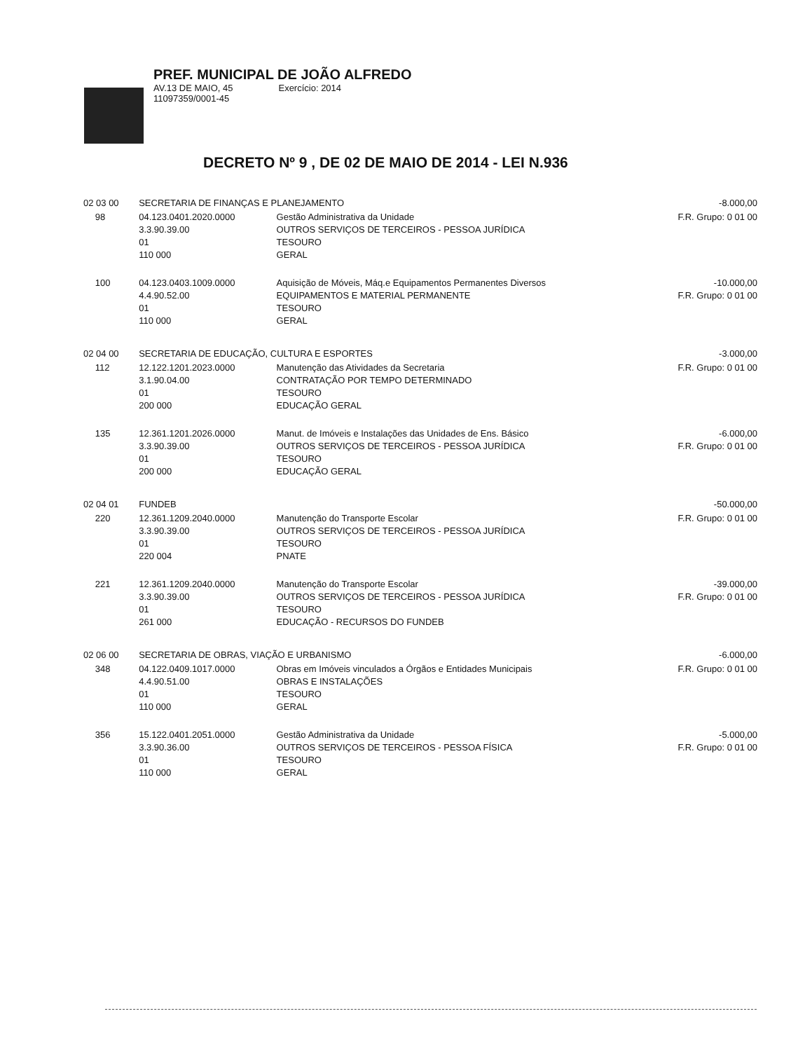PREF. MUNICIPAL DE JOÃO ALFREDO
AV.13 DE MAIO, 45 Exercício: 2014
11097359/0001-45
DECRETO Nº 9 , DE 02 DE MAIO DE 2014 - LEI N.936
| 02 03 00 | | SECRETARIA DE FINANÇAS E PLANEJAMENTO | | -8.000,00 |
| | 98 | 04.123.0401.2020.0000 3.3.90.39.00 01 110 000 | Gestão Administrativa da Unidade OUTROS SERVIÇOS DE TERCEIROS - PESSOA JURÍDICA TESOURO GERAL | F.R. Grupo: 0 01 00 |
| | 100 | 04.123.0403.1009.0000 4.4.90.52.00 01 110 000 | Aquisição de Móveis, Máq.e Equipamentos Permanentes Diversos EQUIPAMENTOS E MATERIAL PERMANENTE TESOURO GERAL | -10.000,00 F.R. Grupo: 0 01 00 |
| 02 04 00 | | SECRETARIA DE EDUCAÇÃO, CULTURA E ESPORTES | | -3.000,00 |
| | 112 | 12.122.1201.2023.0000 3.1.90.04.00 01 200 000 | Manutenção das Atividades da Secretaria CONTRATAÇÃO POR TEMPO DETERMINADO TESOURO EDUCAÇÃO GERAL | F.R. Grupo: 0 01 00 |
| | 135 | 12.361.1201.2026.0000 3.3.90.39.00 01 200 000 | Manut. de Imóveis e Instalações das Unidades de Ens. Básico OUTROS SERVIÇOS DE TERCEIROS - PESSOA JURÍDICA TESOURO EDUCAÇÃO GERAL | -6.000,00 F.R. Grupo: 0 01 00 |
| 02 04 01 | | FUNDEB | | -50.000,00 |
| | 220 | 12.361.1209.2040.0000 3.3.90.39.00 01 220 004 | Manutenção do Transporte Escolar OUTROS SERVIÇOS DE TERCEIROS - PESSOA JURÍDICA TESOURO PNATE | F.R. Grupo: 0 01 00 |
| | 221 | 12.361.1209.2040.0000 3.3.90.39.00 01 261 000 | Manutenção do Transporte Escolar OUTROS SERVIÇOS DE TERCEIROS - PESSOA JURÍDICA TESOURO EDUCAÇÃO - RECURSOS DO FUNDEB | -39.000,00 F.R. Grupo: 0 01 00 |
| 02 06 00 | | SECRETARIA DE OBRAS, VIAÇÃO E URBANISMO | | -6.000,00 |
| | 348 | 04.122.0409.1017.0000 4.4.90.51.00 01 110 000 | Obras em Imóveis vinculados a Órgãos e Entidades Municipais OBRAS E INSTALAÇÕES TESOURO GERAL | F.R. Grupo: 0 01 00 |
| | 356 | 15.122.0401.2051.0000 3.3.90.36.00 01 110 000 | Gestão Administrativa da Unidade OUTROS SERVIÇOS DE TERCEIROS - PESSOA FÍSICA TESOURO GERAL | -5.000,00 F.R. Grupo: 0 01 00 |